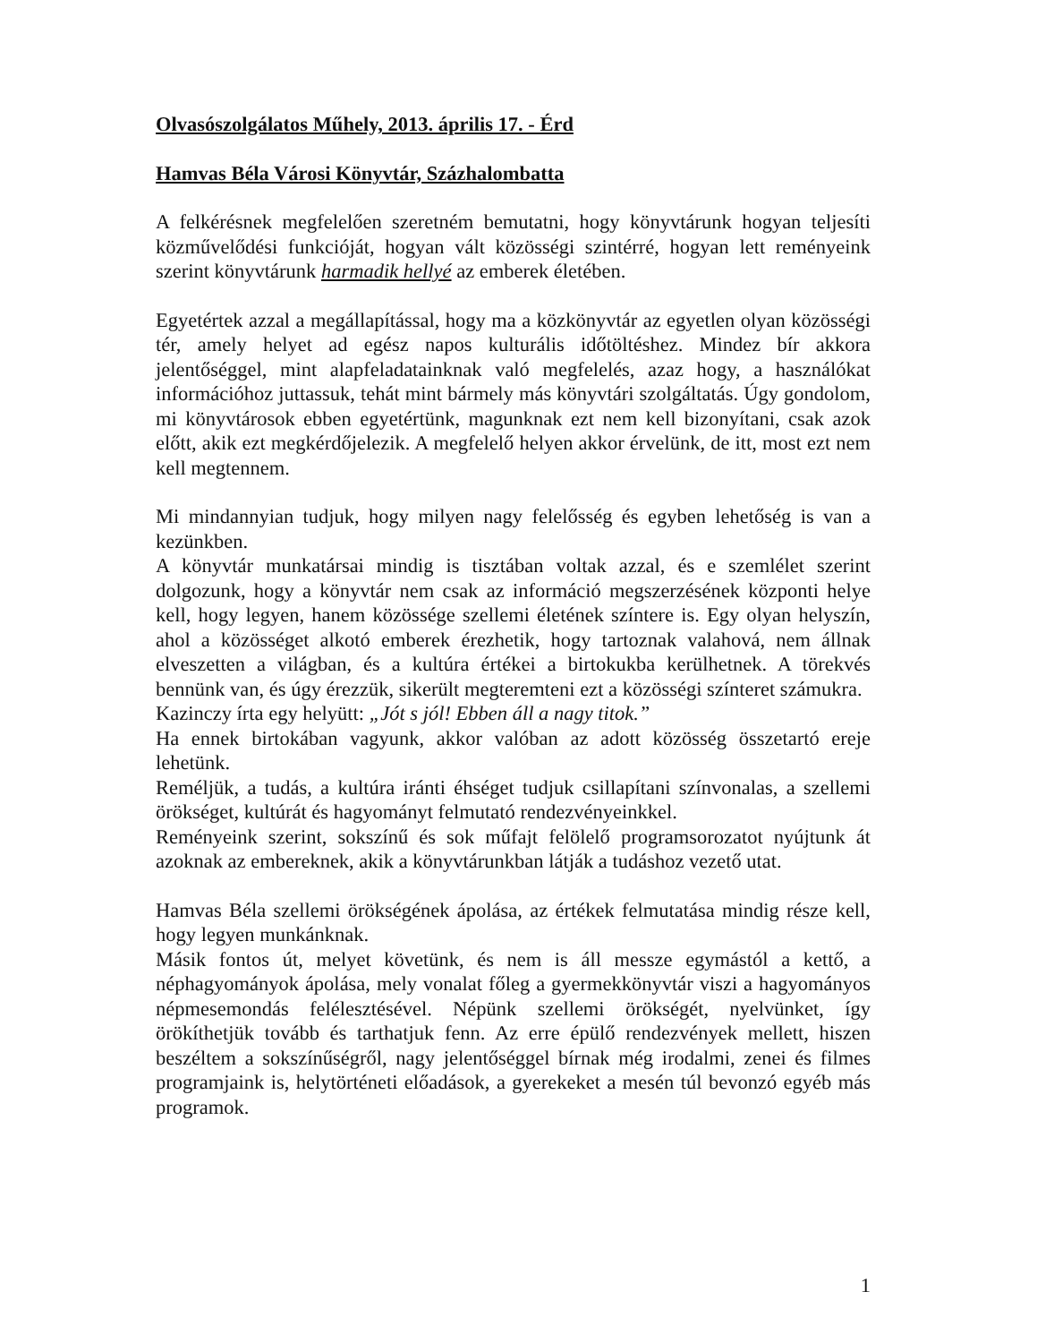Olvasószolgálatos Műhely, 2013. április 17. - Érd
Hamvas Béla Városi Könyvtár, Százhalombatta
A felkérésnek megfelelően szeretném bemutatni, hogy könyvtárunk hogyan teljesíti közművelődési funkcióját, hogyan vált közösségi szintérré, hogyan lett reményeink szerint könyvtárunk harmadik hellyé az emberek életében.
Egyetértek azzal a megállapítással, hogy ma a közkönyvtár az egyetlen olyan közösségi tér, amely helyet ad egész napos kulturális időtöltéshez. Mindez bír akkora jelentőséggel, mint alapfeladatainknak való megfelelés, azaz hogy, a használókat információhoz juttassuk, tehát mint bármely más könyvtári szolgáltatás. Úgy gondolom, mi könyvtárosok ebben egyetértünk, magunknak ezt nem kell bizonyítani, csak azok előtt, akik ezt megkérdőjelezik. A megfelelő helyen akkor érvelünk, de itt, most ezt nem kell megtennem.
Mi mindannyian tudjuk, hogy milyen nagy felelősség és egyben lehetőség is van a kezünkben.
A könyvtár munkatársai mindig is tisztában voltak azzal, és e szemlélet szerint dolgozunk, hogy a könyvtár nem csak az információ megszerzésének központi helye kell, hogy legyen, hanem közössége szellemi életének színtere is. Egy olyan helyszín, ahol a közösséget alkotó emberek érezhetik, hogy tartoznak valahová, nem állnak elveszetten a világban, és a kultúra értékei a birtokukba kerülhetnek. A törekvés bennünk van, és úgy érezzük, sikerült megteremteni ezt a közösségi színteret számukra.
Kazinczy írta egy helyütt: „Jót s jól! Ebben áll a nagy titok.”
Ha ennek birtokában vagyunk, akkor valóban az adott közösség összetartó ereje lehetünk.
Reméljük, a tudás, a kultúra iránti éhséget tudjuk csillapítani színvonalas, a szellemi örökséget, kultúrát és hagyományt felmutató rendezvényeinkkel.
Reményeink szerint, sokszínű és sok műfajt felölelő programsorozatot nyújtunk át azoknak az embereknek, akik a könyvtárunkban látják a tudáshoz vezető utat.
Hamvas Béla szellemi örökségének ápolása, az értékek felmutatása mindig része kell, hogy legyen munkánknak.
Másik fontos út, melyet követünk, és nem is áll messze egymástól a kettő, a néphagyományok ápolása, mely vonalat főleg a gyermekkönyvtár viszi a hagyományos népmesemondás felélesztésével. Népünk szellemi örökségét, nyelvünket, így örökíthetjük tovább és tarthatjuk fenn. Az erre épülő rendezvények mellett, hiszen beszéltem a sokszínűségről, nagy jelentőséggel bírnak még irodalmi, zenei és filmes programjaink is, helytörténeti előadások, a gyerekeket a mesén túl bevonzó egyéb más programok.
1